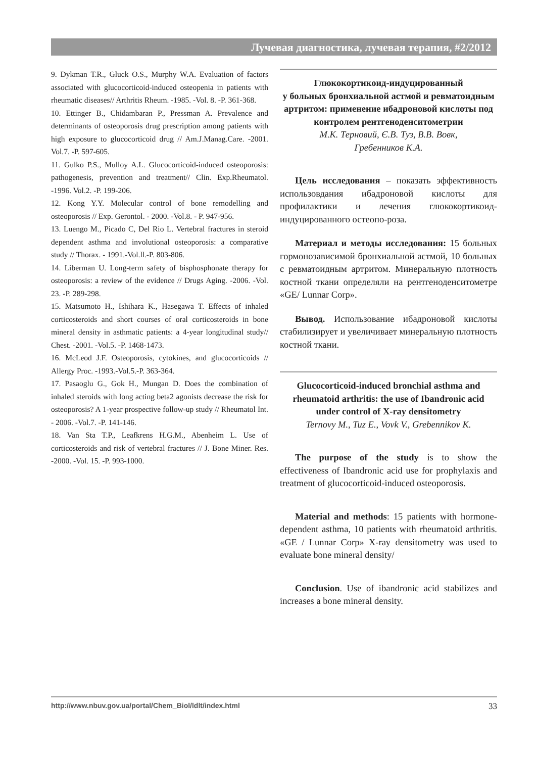Лучевая диагностика, лучевая терапия, #2/2012
9. Dykman T.R., Gluck O.S., Murphy W.A. Evaluation of factors associated with glucocorticoid-induced osteopenia in patients with rheumatic diseases// Arthritis Rheum. -1985. -Vol. 8. -P. 361-368.
10. Ettinger B., Chidambaran P., Pressman A. Prevalence and determinants of osteoporosis drug prescription among patients with high exposure to glucocorticoid drug // Am.J.Manag.Care. -2001. Vol.7. -P. 597-605.
11. Gulko P.S., Mulloy A.L. Glucocorticoid-induced osteoporosis: pathogenesis, prevention and treatment// Clin. Exp.Rheumatol. -1996. Vol.2. -P. 199-206.
12. Kong Y.Y. Molecular control of bone remodelling and osteoporosis // Exp. Gerontol. - 2000. -Vol.8. - P. 947-956.
13. Luengo M., Picado C, Del Rio L. Vertebral fractures in steroid dependent asthma and involutional osteoporosis: a comparative study // Thorax. - 1991.-Vol.ll.-P. 803-806.
14. Liberman U. Long-term safety of bisphosphonate therapy for osteoporosis: a review of the evidence // Drugs Aging. -2006. -Vol. 23. -P. 289-298.
15. Matsumoto H., Ishihara K., Hasegawa T. Effects of inhaled corticosteroids and short courses of oral corticosteroids in bone mineral density in asthmatic patients: a 4-year longitudinal study// Chest. -2001. -Vol.5. -P. 1468-1473.
16. McLeod J.F. Osteoporosis, cytokines, and glucocorticoids // Allergy Proc. -1993.-Vol.5.-P. 363-364.
17. Pasaoglu G., Gok H., Mungan D. Does the combination of inhaled steroids with long acting beta2 agonists decrease the risk for osteoporosis? A 1-year prospective follow-up study // Rheumatol Int. - 2006. -Vol.7. -P. 141-146.
18. Van Sta T.P., Leafkrens H.G.M., Abenheim L. Use of corticosteroids and risk of vertebral fractures // J. Bone Miner. Res. -2000. -Vol. 15. -P. 993-1000.
Глюкокортикоид-индуцированный
у больных бронхиальной астмой и ревматоидным артритом: применение ибадроновой кислоты под контролем рентгеноденситометрии
М.К. Терновий, Є.В. Туз, В.В. Вовк,
Гребенников К.А.
Цель исследования – показать эффективность использовдания ибадроновой кислоты для профилактики и лечения глюкокортикоид-индуцированного остеопо-роза.
Материал и методы исследования: 15 больных гормонозависимой бронхиальной астмой, 10 больных с ревматоидным артритом. Минеральную плотность костной ткани определяли на рентгеноденситометре «GE/ Lunnar Corp».
Вывод. Использование ибадроновой кислоты стабилизирует и увеличивает минеральную плотность костной ткани.
Glucocorticoid-induced bronchial asthma and rheumatoid arthritis: the use of Ibandronic acid under control of X-ray densitometry
Ternovy M., Tuz E., Vovk V., Grebennikov K.
The purpose of the study is to show the effectiveness of Ibandronic acid use for prophylaxis and treatment of glucocorticoid-induced osteoporosis.
Material and methods: 15 patients with hormone-dependent asthma, 10 patients with rheumatoid arthritis. «GE / Lunnar Corp» X-ray densitometry was used to evaluate bone mineral density/
Conclusion. Use of ibandronic acid stabilizes and increases a bone mineral density.
http://www.nbuv.gov.ua/portal/Chem_Biol/ldlt/index.html 33